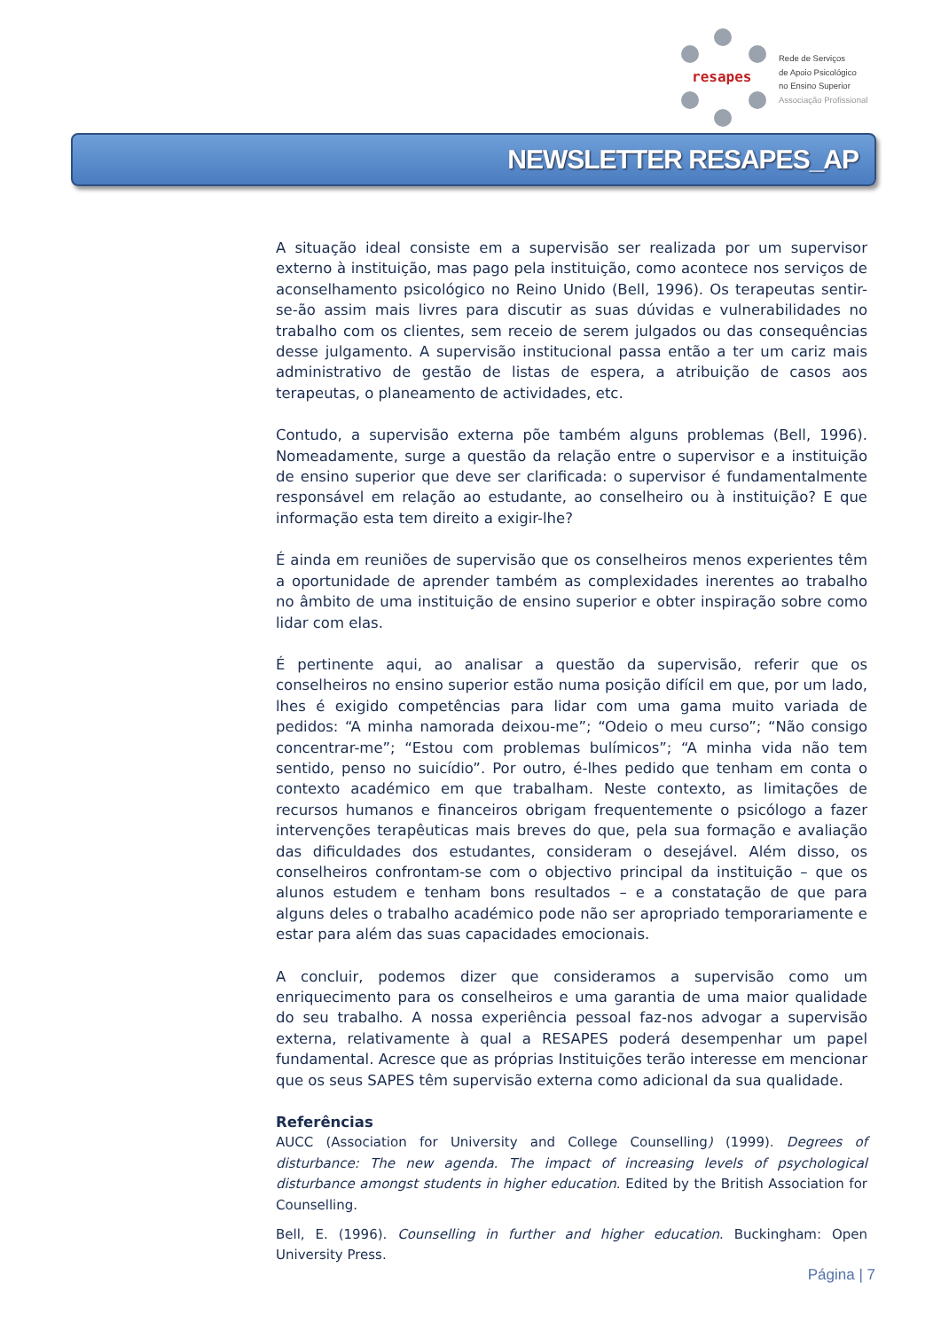resapes
Rede de Serviços
de Apoio Psicológico
no Ensino Superior
Associação Profissional
NEWSLETTER RESAPES_AP
A situação ideal consiste em a supervisão ser realizada por um supervisor externo à instituição, mas pago pela instituição, como acontece nos serviços de aconselhamento psicológico no Reino Unido (Bell, 1996). Os terapeutas sentir-se-ão assim mais livres para discutir as suas dúvidas e vulnerabilidades no trabalho com os clientes, sem receio de serem julgados ou das consequências desse julgamento. A supervisão institucional passa então a ter um cariz mais administrativo de gestão de listas de espera, a atribuição de casos aos terapeutas, o planeamento de actividades, etc.
Contudo, a supervisão externa põe também alguns problemas (Bell, 1996). Nomeadamente, surge a questão da relação entre o supervisor e a instituição de ensino superior que deve ser clarificada: o supervisor é fundamentalmente responsável em relação ao estudante, ao conselheiro ou à instituição? E que informação esta tem direito a exigir-lhe?
É ainda em reuniões de supervisão que os conselheiros menos experientes têm a oportunidade de aprender também as complexidades inerentes ao trabalho no âmbito de uma instituição de ensino superior e obter inspiração sobre como lidar com elas.
É pertinente aqui, ao analisar a questão da supervisão, referir que os conselheiros no ensino superior estão numa posição difícil em que, por um lado, lhes é exigido competências para lidar com uma gama muito variada de pedidos: “A minha namorada deixou-me”; “Odeio o meu curso”; “Não consigo concentrar-me”; “Estou com problemas bulímicos”; “A minha vida não tem sentido, penso no suicídio”. Por outro, é-lhes pedido que tenham em conta o contexto académico em que trabalham. Neste contexto, as limitações de recursos humanos e financeiros obrigam frequentemente o psicólogo a fazer intervenções terapêuticas mais breves do que, pela sua formação e avaliação das dificuldades dos estudantes, consideram o desejável. Além disso, os conselheiros confrontam-se com o objectivo principal da instituição – que os alunos estudem e tenham bons resultados – e a constatação de que para alguns deles o trabalho académico pode não ser apropriado temporariamente e estar para além das suas capacidades emocionais.
A concluir, podemos dizer que consideramos a supervisão como um enriquecimento para os conselheiros e uma garantia de uma maior qualidade do seu trabalho. A nossa experiência pessoal faz-nos advogar a supervisão externa, relativamente à qual a RESAPES poderá desempenhar um papel fundamental. Acresce que as próprias Instituições terão interesse em mencionar que os seus SAPES têm supervisão externa como adicional da sua qualidade.
Referências
AUCC (Association for University and College Counselling) (1999). Degrees of disturbance: The new agenda. The impact of increasing levels of psychological disturbance amongst students in higher education. Edited by the British Association for Counselling.
Bell, E. (1996). Counselling in further and higher education. Buckingham: Open University Press.
Página | 7